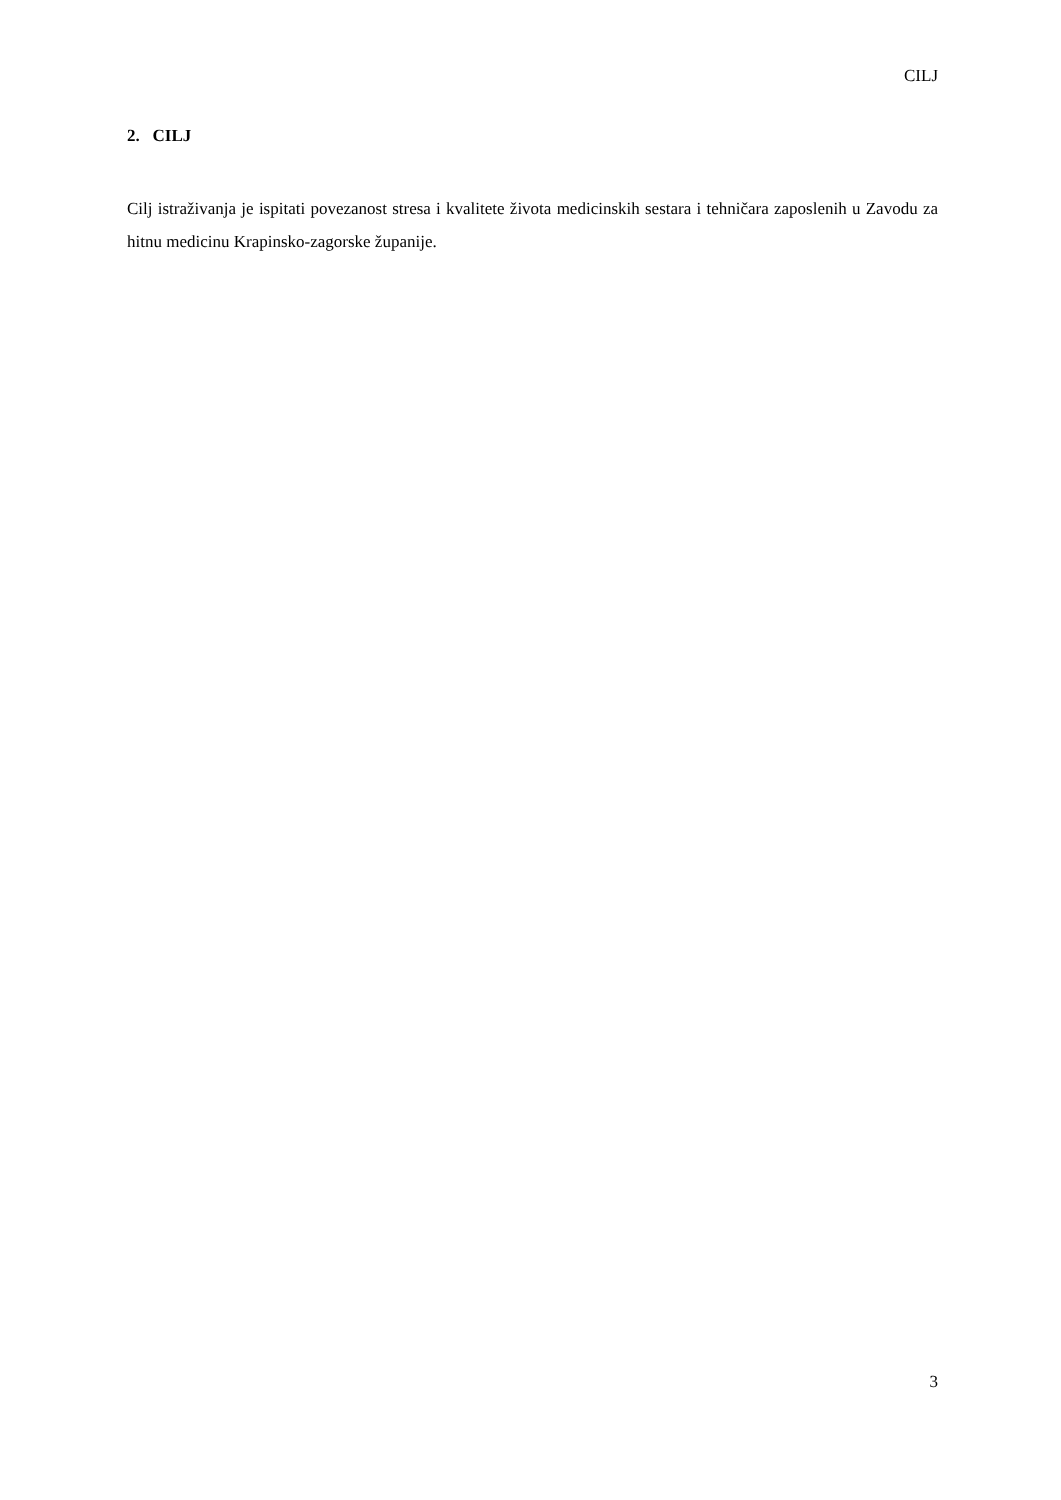CILJ
2. CILJ
Cilj istraživanja je ispitati povezanost stresa i kvalitete života medicinskih sestara i tehničara zaposlenih u Zavodu za hitnu medicinu Krapinsko-zagorske županije.
3